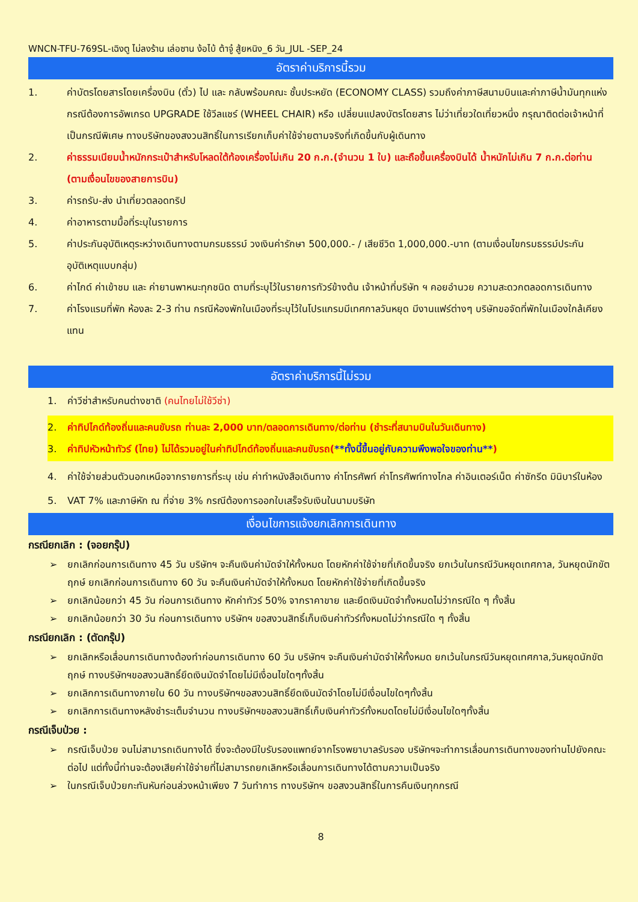WNCN-TFU-769SL-เฉิงตู ไม่ลงร้าน เล่อซาน ง้อไบ้ ต้าจู๋ สู้ยหนิง_6 วัน_JUL -SEP_24
อัตราค่าบริการนี้รวม
1. ค่าบัตรโดยสารโดยเครื่องบิน (ตั๋ว) ไป และ กลับพร้อมคณะ ชั้นประหยัด (ECONOMY CLASS) รวมถึงค่าภาษีสนามบินและค่าภาษีน้ำมันทุกแห่ง กรณีต้องการอัพเกรด UPGRADE ใช้วีลแชร์ (WHEEL CHAIR) หรือ เปลี่ยนแปลงบัตรโดยสาร ไม่ว่าเที่ยวใดเที่ยวหนึ่ง กรุณาติดต่อเจ้าหน้าที่เป็นกรณีพิเศษ ทางบริษัทของสงวนสิทธิ์ในการเรียกเก็บค่าใช้จ่ายตามจริงที่เกิดขึ้นกับผู้เดินทาง
2. ค่าธรรมเนียมน้ำหนักกระเป๋าสำหรับโหลดใต้ท้องเครื่องไม่เกิน 20 ก.ก.(จำนวน 1 ใบ) และถือขึ้นเครื่องบินได้ น้ำหนักไม่เกิน 7 ก.ก.ต่อท่าน (ตามเงื่อนไขของสายการบิน)
3. ค่ารถรับ-ส่ง นำเที่ยวตลอดทริป
4. ค่าอาหารตามมื้อที่ระบุในรายการ
5. ค่าประกันอุบัติเหตุระหว่างเดินทางตามกรมธรรม์ วงเงินค่ารักษา 500,000.- / เสียชีวิต 1,000,000.-บาท (ตามเงื่อนไขกรมธรรม์ประกันอุบัติเหตุแบบกลุ่ม)
6. ค่าไกด์ ค่าเข้าชม และ ค่ายานพาหนะทุกชนิด ตามที่ระบุไว้ในรายการทัวร์ข้างต้น เจ้าหน้าที่บริษัท ฯ คอยอำนวย ความสะดวกตลอดการเดินทาง
7. ค่าโรงแรมที่พัก ห้องละ 2-3 ท่าน กรณีห้องพักในเมืองที่ระบุไว้ในโปรแกรมมีเทศกาลวันหยุด มีงานแฟร์ต่างๆ บริษัทขอจัดที่พักในเมืองใกล้เคียงแทน
อัตราค่าบริการนี้ไม่รวม
1. ค่าวีซ่าสำหรับคนต่างชาติ (คนไทยไม่ใช้วีซ่า)
2. ค่าทิปไกด์ท้องถิ่นและคนขับรถ ท่านละ 2,000 บาท/ตลอดการเดินทาง/ต่อท่าน (ชำระที่สนามบินในวันเดินทาง)
3. ค่าทิปหัวหน้าทัวร์ (ไทย) ไม่ได้รวมอยู่ในค่าทิปไกด์ท้องถิ่นและคนขับรถ(**ทั้งนี้ขึ้นอยู่กับความพึงพอใจของท่าน**)
4. ค่าใช้จ่ายส่วนตัวนอกเหนือจากรายการที่ระบุ เช่น ค่าทำหนังสือเดินทาง ค่าโทรศัพท์ ค่าโทรศัพท์ทางไกล ค่าอินเตอร์เน็ต ค่าซักรีด มินิบาร์ในห้อง
5. VAT 7% และภาษีหัก ณ ที่จ่าย 3% กรณีต้องการออกใบเสร็จรับเงินในนามบริษัท
เงื่อนไขการแจ้งยกเลิกการเดินทาง
กรณียกเลิก : (จอยกรุ๊ป)
➢ ยกเลิกก่อนการเดินทาง 45 วัน บริษัทฯ จะคืนเงินค่ามัดจำให้ทั้งหมด โดยหักค่าใช้จ่ายที่เกิดขึ้นจริง ยกเว้นในกรณีวันหยุดเทศกาล, วันหยุดนักขัตฤกษ์ ยกเลิกก่อนการเดินทาง 60 วัน จะคืนเงินค่ามัดจำให้ทั้งหมด โดยหักค่าใช้จ่ายที่เกิดขึ้นจริง
➢ ยกเลิกน้อยกว่า 45 วัน ก่อนการเดินทาง หักค่าทัวร์ 50% จากราคาขาย และยึดเงินมัดจำทั้งหมดไม่ว่ากรณีใด ๆ ทั้งสิ้น
➢ ยกเลิกน้อยกว่า 30 วัน ก่อนการเดินทาง บริษัทฯ ขอสงวนสิทธิ์เก็บเงินค่าทัวร์ทั้งหมดไม่ว่ากรณีใด ๆ ทั้งสิ้น
กรณียกเลิก : (ตัดกรุ๊ป)
➢ ยกเลิกหรือเลื่อนการเดินทางต้องทำก่อนการเดินทาง 60 วัน บริษัทฯ จะคืนเงินค่ามัดจำให้ทั้งหมด ยกเว้นในกรณีวันหยุดเทศกาล,วันหยุดนักขัตฤกษ์ ทางบริษัทฯขอสงวนสิทธิ์ยึดเงินมัดจำโดยไม่มีเงื่อนไขใดๆทั้งสิ้น
➢ ยกเลิกการเดินทางภายใน 60 วัน ทางบริษัทฯขอสงวนสิทธิ์ยึดเงินมัดจำโดยไม่มีเงื่อนไขใดๆทั้งสิ้น
➢ ยกเลิกการเดินทางหลังชำระเต็มจำนวน ทางบริษัทฯขอสงวนสิทธิ์เก็บเงินค่าทัวร์ทั้งหมดโดยไม่มีเงื่อนไขใดๆทั้งสิ้น
กรณีเจ็บป่วย :
➢ กรณีเจ็บป่วย จนไม่สามารถเดินทางได้ ซึ่งจะต้องมีใบรับรองแพทย์จากโรงพยาบาลรับรอง บริษัทฯจะทำการเลื่อนการเดินทางของท่านไปยังคณะต่อไป แต่ทั้งนี้ท่านจะต้องเสียค่าใช้จ่ายที่ไม่สามารถยกเลิกหรือเลื่อนการเดินทางได้ตามความเป็นจริง
➢ ในกรณีเจ็บป่วยกะทันหันก่อนล่วงหน้าเพียง 7 วันทำการ ทางบริษัทฯ ขอสงวนสิทธิ์ในการคืนเงินทุกกรณี
8